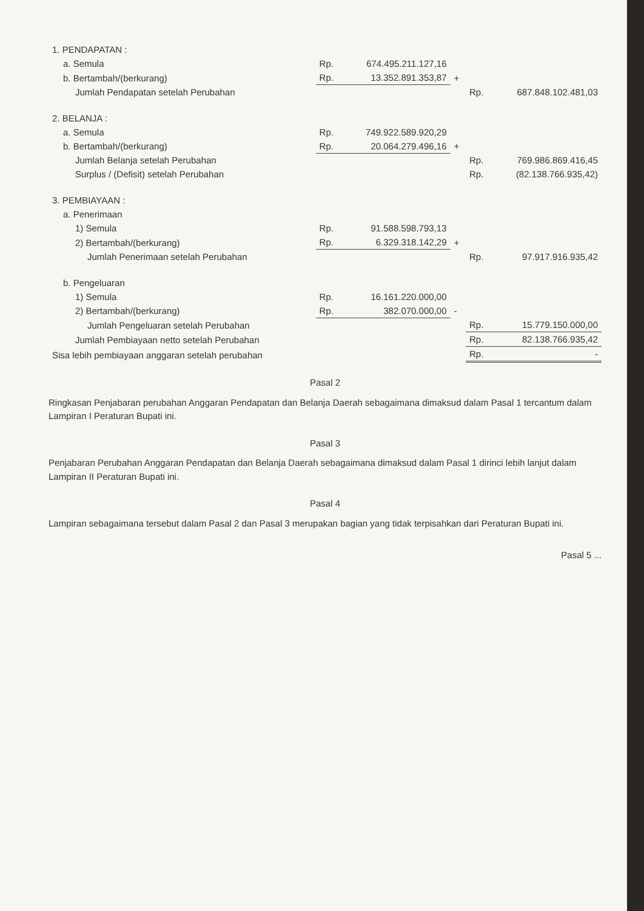| 1. PENDAPATAN : | | | | | |
| a. Semula | Rp. | 674.495.211.127,16 | | | |
| b. Bertambah/(berkurang) | Rp. | 13.352.891.353,87 | + | | |
| Jumlah Pendapatan setelah Perubahan | | | | Rp. | 687.848.102.481,03 |
| 2. BELANJA : | | | | | |
| a. Semula | Rp. | 749.922.589.920,29 | | | |
| b. Bertambah/(berkurang) | Rp. | 20.064.279.496,16 | + | | |
| Jumlah Belanja setelah Perubahan | | | | Rp. | 769.986.869.416,45 |
| Surplus / (Defisit) setelah Perubahan | | | | Rp. | (82.138.766.935,42) |
| 3. PEMBIAYAAN : | | | | | |
| a. Penerimaan | | | | | |
| 1) Semula | Rp. | 91.588.598.793,13 | | | |
| 2) Bertambah/(berkurang) | Rp. | 6.329.318.142,29 | + | | |
| Jumlah Penerimaan setelah Perubahan | | | | Rp. | 97.917.916.935,42 |
| b. Pengeluaran | | | | | |
| 1) Semula | Rp. | 16.161.220.000,00 | | | |
| 2) Bertambah/(berkurang) | Rp. | 382.070.000,00 | - | | |
| Jumlah Pengeluaran setelah Perubahan | | | | Rp. | 15.779.150.000,00 |
| Jumlah Pembiayaan netto setelah Perubahan | | | | Rp. | 82.138.766.935,42 |
| Sisa lebih pembiayaan anggaran setelah perubahan | | | | Rp. | - |
Pasal 2
Ringkasan Penjabaran perubahan Anggaran Pendapatan dan Belanja Daerah sebagaimana dimaksud dalam Pasal 1 tercantum dalam Lampiran I Peraturan Bupati ini.
Pasal 3
Penjabaran Perubahan Anggaran Pendapatan dan Belanja Daerah sebagaimana dimaksud dalam Pasal 1 dirinci lebih lanjut dalam Lampiran II Peraturan Bupati ini.
Pasal 4
Lampiran sebagaimana tersebut dalam Pasal 2 dan Pasal 3 merupakan bagian yang tidak terpisahkan dari Peraturan Bupati ini.
Pasal 5 ...